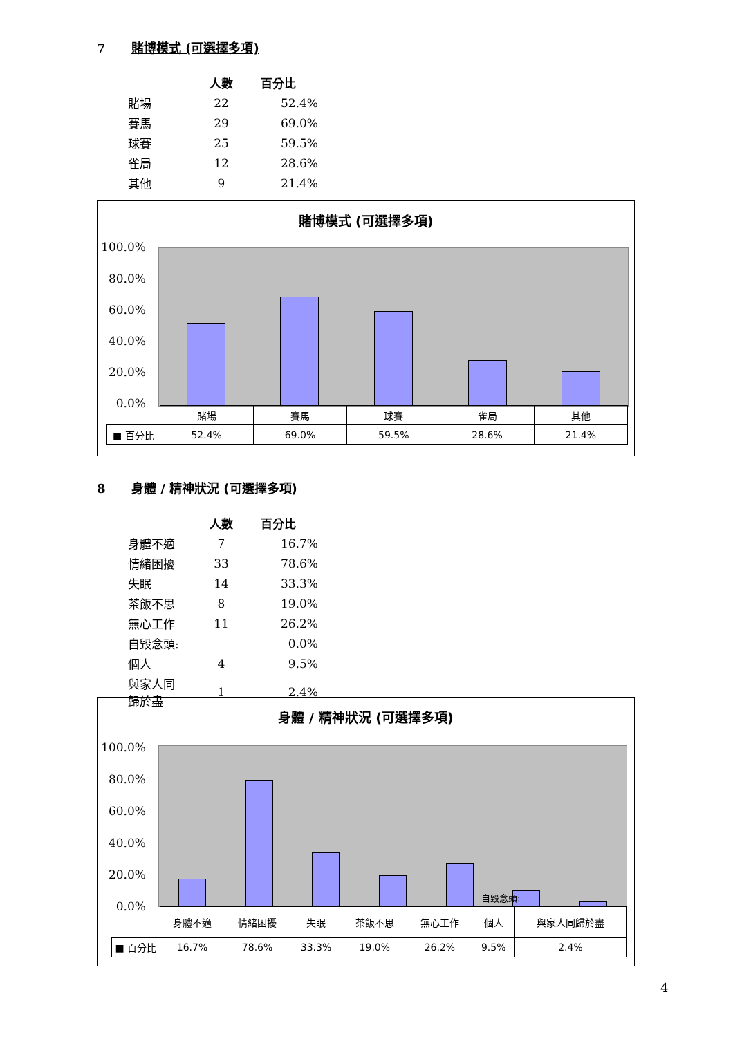7 賭博模式 (可選擇多項)
| | 人數 | 百分比 |
| --- | --- | --- |
| 賭場 | 22 | 52.4% |
| 賽馬 | 29 | 69.0% |
| 球賽 | 25 | 59.5% |
| 雀局 | 12 | 28.6% |
| 其他 | 9 | 21.4% |
賭博模式 (可選擇多項)
100.0%
80.0%
60.0%
40.0%
20.0%
0.0%
| | 賭場 | 賽馬 | 球賽 | 雀局 | 其他 |
| ■ 百分比 | 52.4% | 69.0% | 59.5% | 28.6% | 21.4% |
8 身體 / 精神狀況 (可選擇多項)
| | 人數 | 百分比 |
| --- | --- | --- |
| 身體不適 | 7 | 16.7% |
| 情緒困擾 | 33 | 78.6% |
| 失眠 | 14 | 33.3% |
| 茶飯不思 | 8 | 19.0% |
| 無心工作 | 11 | 26.2% |
| 自毀念頭: | | 0.0% |
| 個人 | 4 | 9.5% |
| 與家人同 歸於盡 | 1 | 2.4% |
身體 / 精神狀況 (可選擇多項)
100.0%
80.0%
60.0%
40.0%
20.0%
0.0%
自毀念頭:
| | 身體不適 | 情緒困擾 | 失眠 | 茶飯不思 | 無心工作 | 個人 | 與家人同歸於盡 |
| ■ 百分比 | 16.7% | 78.6% | 33.3% | 19.0% | 26.2% | 9.5% | 2.4% |
4